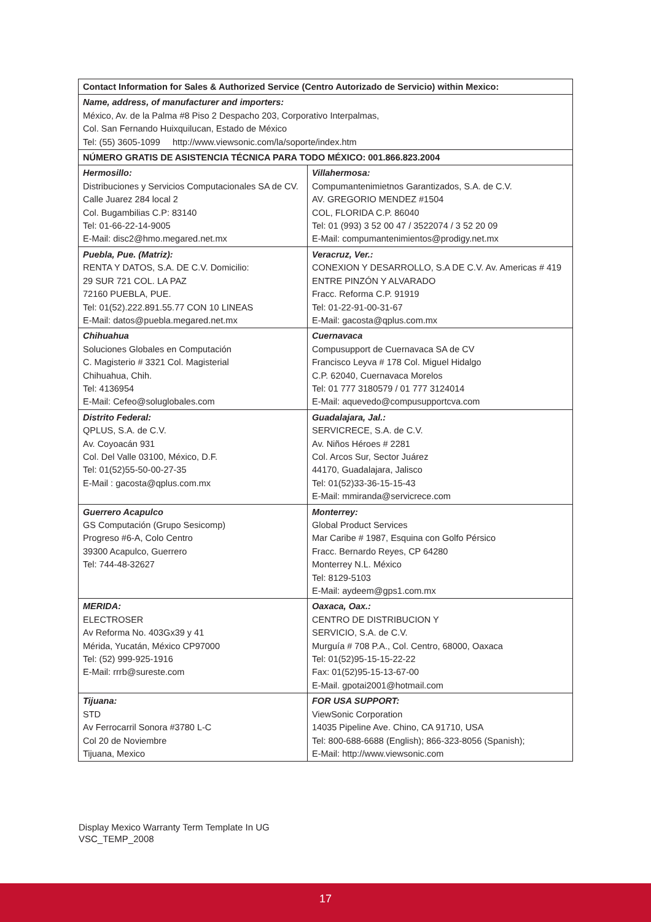| Contact Information for Sales & Authorized Service (Centro Autorizado de Servicio) within Mexico: | |
| Name, address, of manufacturer and importers: México, Av. de la Palma #8 Piso 2 Despacho 203, Corporativo Interpalmas, Col. San Fernando Huixquilucan, Estado de México Tel: (55) 3605-1099 http://www.viewsonic.com/la/soporte/index.htm | |
| NÚMERO GRATIS DE ASISTENCIA TÉCNICA PARA TODO MÉXICO: 001.866.823.2004 | |
| Hermosillo: Distribuciones y Servicios Computacionales SA de CV. Calle Juarez 284 local 2 Col. Bugambilias C.P: 83140 Tel: 01-66-22-14-9005 E-Mail: disc2@hmo.megared.net.mx | Villahermosa: Compumantenimietnos Garantizados, S.A. de C.V. AV. GREGORIO MENDEZ #1504 COL, FLORIDA C.P. 86040 Tel: 01 (993) 3 52 00 47 / 3522074 / 3 52 20 09 E-Mail: compumantenimientos@prodigy.net.mx |
| Puebla, Pue. (Matriz): RENTA Y DATOS, S.A. DE C.V. Domicilio: 29 SUR 721 COL. LA PAZ 72160 PUEBLA, PUE. Tel: 01(52).222.891.55.77 CON 10 LINEAS E-Mail: datos@puebla.megared.net.mx | Veracruz, Ver.: CONEXION Y DESARROLLO, S.A DE C.V. Av. Americas # 419 ENTRE PINZÓN Y ALVARADO Fracc. Reforma C.P. 91919 Tel: 01-22-91-00-31-67 E-Mail: gacosta@qplus.com.mx |
| Chihuahua Soluciones Globales en Computación C. Magisterio # 3321 Col. Magisterial Chihuahua, Chih. Tel: 4136954 E-Mail: Cefeo@soluglobales.com | Cuernavaca Compusupport de Cuernavaca SA de CV Francisco Leyva # 178 Col. Miguel Hidalgo C.P. 62040, Cuernavaca Morelos Tel: 01 777 3180579 / 01 777 3124014 E-Mail: aquevedo@compusupportcva.com |
| Distrito Federal: QPLUS, S.A. de C.V. Av. Coyoacán 931 Col. Del Valle 03100, México, D.F. Tel: 01(52)55-50-00-27-35 E-Mail : gacosta@qplus.com.mx | Guadalajara, Jal.: SERVICRECE, S.A. de C.V. Av. Niños Héroes # 2281 Col. Arcos Sur, Sector Juárez 44170, Guadalajara, Jalisco Tel: 01(52)33-36-15-15-43 E-Mail: mmiranda@servicrece.com |
| Guerrero Acapulco GS Computación (Grupo Sesicomp) Progreso #6-A, Colo Centro 39300 Acapulco, Guerrero Tel: 744-48-32627 | Monterrey: Global Product Services Mar Caribe # 1987, Esquina con Golfo Pérsico Fracc. Bernardo Reyes, CP 64280 Monterrey N.L. México Tel: 8129-5103 E-Mail: aydeem@gps1.com.mx |
| MERIDA: ELECTROSER Av Reforma No. 403Gx39 y 41 Mérida, Yucatán, México CP97000 Tel: (52) 999-925-1916 E-Mail: rrrb@sureste.com | Oaxaca, Oax.: CENTRO DE DISTRIBUCION Y SERVICIO, S.A. de C.V. Murguía # 708 P.A., Col. Centro, 68000, Oaxaca Tel: 01(52)95-15-15-22-22 Fax: 01(52)95-15-13-67-00 E-Mail. gpotai2001@hotmail.com |
| Tijuana: STD Av Ferrocarril Sonora #3780 L-C Col 20 de Noviembre Tijuana, Mexico | FOR USA SUPPORT: ViewSonic Corporation 14035 Pipeline Ave. Chino, CA 91710, USA Tel: 800-688-6688 (English); 866-323-8056 (Spanish); E-Mail: http://www.viewsonic.com |
Display Mexico Warranty Term Template In UG
VSC_TEMP_2008
17